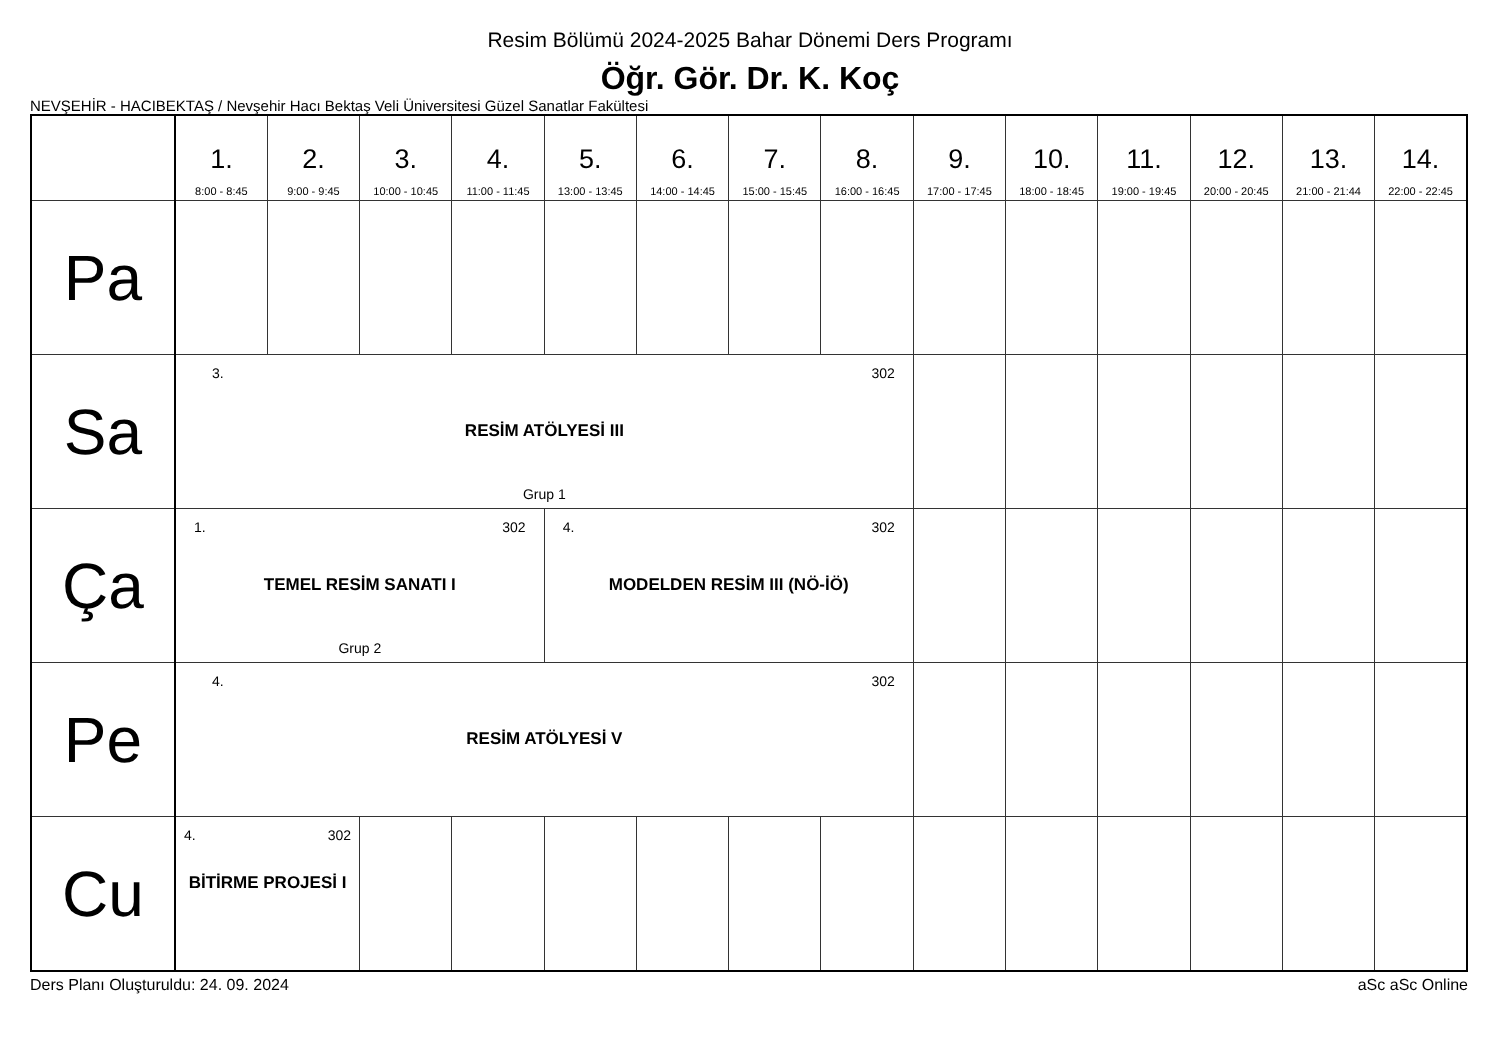Resim Bölümü 2024-2025 Bahar Dönemi Ders Programı
Öğr. Gör. Dr. K. Koç
NEVŞEHİR - HACIBEKTAŞ / Nevşehir Hacı Bektaş Veli Üniversitesi Güzel Sanatlar Fakültesi
| | 1. 8:00 - 8:45 | 2. 9:00 - 9:45 | 3. 10:00 - 10:45 | 4. 11:00 - 11:45 | 5. 13:00 - 13:45 | 6. 14:00 - 14:45 | 7. 15:00 - 15:45 | 8. 16:00 - 16:45 | 9. 17:00 - 17:45 | 10. 18:00 - 18:45 | 11. 19:00 - 19:45 | 12. 20:00 - 20:45 | 13. 21:00 - 21:44 | 14. 22:00 - 22:45 |
| --- | --- | --- | --- | --- | --- | --- | --- | --- | --- | --- | --- | --- | --- | --- |
| Pa | | | | | | | | | | | | | | |
| Sa | 3. 302 RESİM ATÖLYESİ III Grup 1 | | | | | | | | | | | | | |
| Ça | 1. 302 TEMEL RESİM SANATI I Grup 2 | | | | 4. 302 MODELDEN RESİM III (NÖ-İÖ) | | | | | | | | | |
| Pe | 4. 302 RESİM ATÖLYESİ V | | | | | | | | | | | | | |
| Cu | 4. 302 BİTİRME PROJESİ I | | | | | | | | | | | | | |
Ders Planı Oluşturuldu: 24. 09. 2024 aSc aSc Online